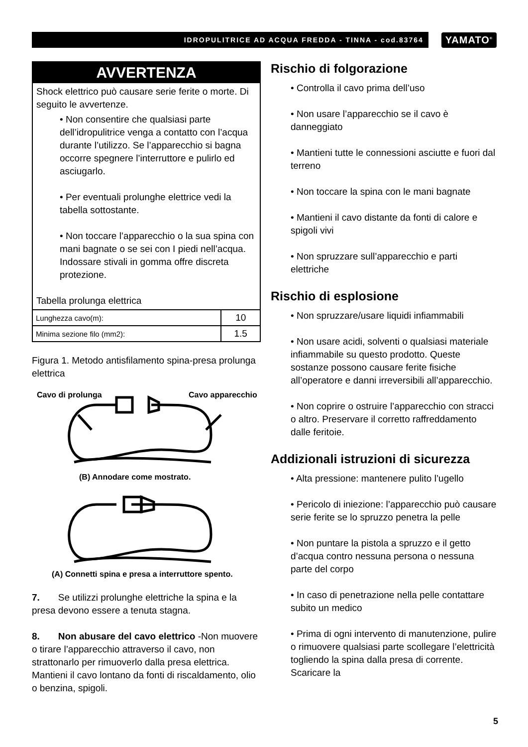IDROPULITRICE AD ACQUA FREDDA - TINNA - cod.83764
YAMATO<sup>®</sup>
AVVERTENZA
Shock elettrico può causare serie ferite o morte. Di seguito le avvertenze.
• Non consentire che qualsiasi parte dell’idropulitrice venga a contatto con l’acqua durante l’utilizzo. Se l’apparecchio si bagna occorre spegnere l’interruttore e pulirlo ed asciugarlo.
• Per eventuali prolunghe elettrice vedi la tabella sottostante.
• Non toccare l’apparecchio o la sua spina con mani bagnate o se sei con I piedi nell’acqua. Indossare stivali in gomma offre discreta protezione.
Tabella prolunga elettrica
| Lunghezza cavo(m): | 10 |
| Minima sezione filo (mm2): | 1.5 |
Figura 1. Metodo antisfilamento spina-presa prolunga elettrica
Cavo di prolunga
Cavo apparecchio
(B) Annodare come mostrato.
(A) Connetti spina e presa a interruttore spento.
7. Se utilizzi prolunghe elettriche la spina e la presa devono essere a tenuta stagna.
8. Non abusare del cavo elettrico -Non muovere o tirare l’apparecchio attraverso il cavo, non strattonarlo per rimuoverlo dalla presa elettrica. Mantieni il cavo lontano da fonti di riscaldamento, olio o benzina, spigoli.
Rischio di folgorazione
• Controlla il cavo prima dell’uso
• Non usare l’apparecchio se il cavo è danneggiato
• Mantieni tutte le connessioni asciutte e fuori dal terreno
• Non toccare la spina con le mani bagnate
• Mantieni il cavo distante da fonti di calore e spigoli vivi
• Non spruzzare sull’apparecchio e parti elettriche
Rischio di esplosione
• Non spruzzare/usare liquidi infiammabili
• Non usare acidi, solventi o qualsiasi materiale infiammabile su questo prodotto. Queste sostanze possono causare ferite fisiche all’operatore e danni irreversibili all’apparecchio.
• Non coprire o ostruire l’apparecchio con stracci o altro. Preservare il corretto raffreddamento dalle feritoie.
Addizionali istruzioni di sicurezza
• Alta pressione: mantenere pulito l’ugello
• Pericolo di iniezione: l’apparecchio può causare serie ferite se lo spruzzo penetra la pelle
• Non puntare la pistola a spruzzo e il getto d’acqua contro nessuna persona o nessuna parte del corpo
• In caso di penetrazione nella pelle contattare subito un medico
• Prima di ogni intervento di manutenzione, pulire o rimuovere qualsiasi parte scollegare l’elettricità togliendo la spina dalla presa di corrente. Scaricare la
5